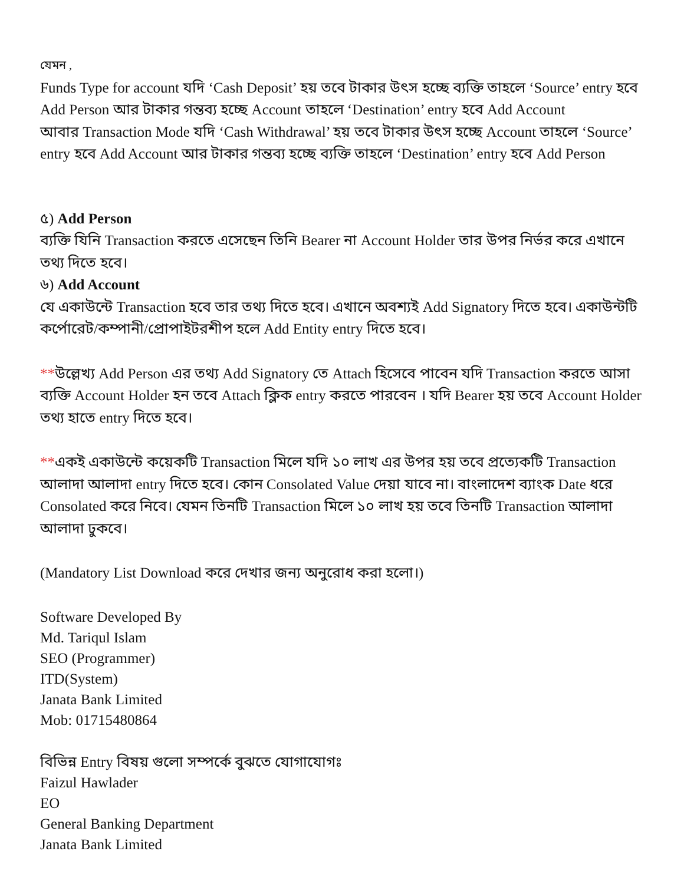যেমন ,
Funds Type for account যদি ‘Cash Deposit’ হয় তবে টাকার উৎস হচ্ছে ব্যক্তি তাহলে ‘Source’ entry হবে Add Person আর টাকার গন্তব্য হচ্ছে Account তাহলে ‘Destination’ entry হবে Add Account
আবার Transaction Mode যদি ‘Cash Withdrawal’ হয় তবে টাকার উৎস হচ্ছে Account তাহলে ‘Source’ entry হবে Add Account আর টাকার গন্তব্য হচ্ছে ব্যক্তি তাহলে ‘Destination’ entry হবে Add Person
৫) Add Person
ব্যক্তি যিনি Transaction করতে এসেছেন তিনি Bearer না Account Holder তার উপর নির্ভর করে এখানে তথ্য দিতে হবে।
৬) Add Account
যে একাউন্টে Transaction হবে তার তথ্য দিতে হবে। এখানে অবশ্যই Add Signatory দিতে হবে। একাউন্টটি কর্পোরেট/কম্পানী/প্রোপাইটরশীপ হলে Add Entity entry দিতে হবে।
**উল্লেখ্য Add Person এর তথ্য Add Signatory তে Attach হিসেবে পাবেন যদি Transaction করতে আসা ব্যক্তি Account Holder হন তবে Attach ক্লিক entry করতে পারবেন । যদি Bearer হয় তবে Account Holder তথ্য হাতে entry দিতে হবে।
**একই একাউন্টে কয়েকটি Transaction মিলে যদি ১০ লাখ এর উপর হয় তবে প্রত্যেকটি Transaction আলাদা আলাদা entry দিতে হবে। কোন Consolated Value দেয়া যাবে না। বাংলাদেশ ব্যাংক Date ধরে Consolated করে নিবে। যেমন তিনটি Transaction মিলে ১০ লাখ হয় তবে তিনটি Transaction আলাদা আলাদা ঢুকবে।
(Mandatory List Download করে দেখার জন্য অনুরোধ করা হলো।)
Software Developed By
Md. Tariqul Islam
SEO (Programmer)
ITD(System)
Janata Bank Limited
Mob: 01715480864
বিভিন্ন Entry বিষয় গুলো সম্পর্কে বুঝতে যোগাযোগঃ
Faizul Hawlader
EO
General Banking Department
Janata Bank Limited